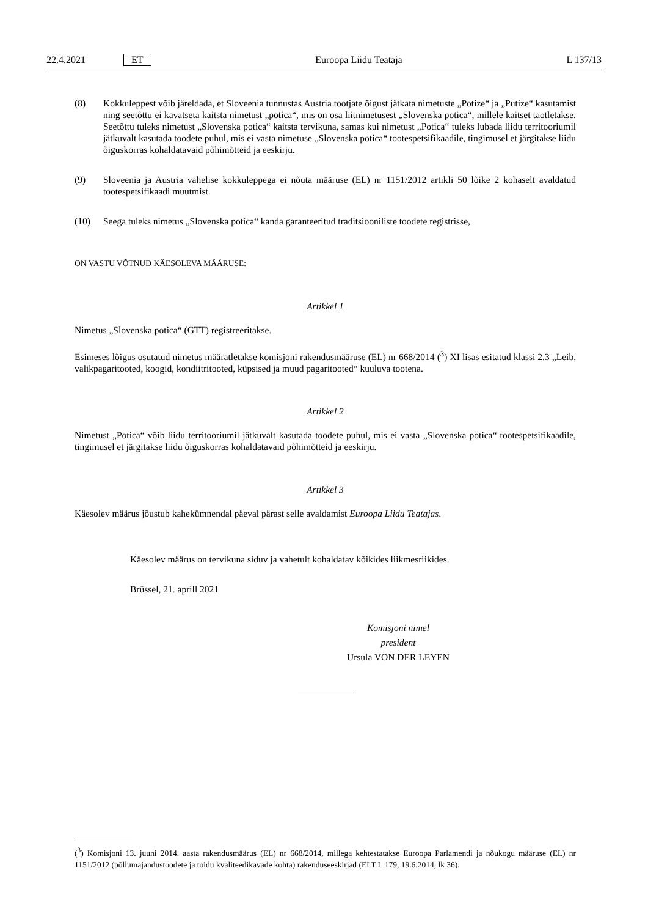22.4.2021 ET Euroopa Liidu Teataja L 137/13
(8) Kokkuleppest võib järeldada, et Sloveenia tunnustas Austria tootjate õigust jätkata nimetuste „Potize“ ja „Putize“ kasutamist ning seetõttu ei kavatseta kaitsta nimetust „potica“, mis on osa liitnimetusest „Slovenska potica“, millele kaitset taotletakse. Seetõttu tuleks nimetust „Slovenska potica“ kaitsta tervikuna, samas kui nimetust „Potica“ tuleks lubada liidu territooriumil jätkuvalt kasutada toodete puhul, mis ei vasta nimetuse „Slovenska potica“ tootespetsi­fikaadile, tingimusel et järgitakse liidu õiguskorras kohaldatavaid põhimõtteid ja eeskirju.
(9) Sloveenia ja Austria vahelise kokkuleppega ei nõuta määruse (EL) nr 1151/2012 artikli 50 lõike 2 kohaselt avaldatud tootespetsifikaadi muutmist.
(10) Seega tuleks nimetus „Slovenska potica“ kanda garanteeritud traditsiooniliste toodete registrisse,
ON VASTU VÕTNUD KÄESOLEVA MÄÄRUSE:
Artikkel 1
Nimetus „Slovenska potica“ (GTT) registreeritakse.
Esimeses lõigus osutatud nimetus määratletakse komisjoni rakendusmääruse (EL) nr 668/2014 (<sup>3</sup>) XI lisas esitatud klassi 2.3 „Leib, valikpagaritooted, koogid, kondiitritooted, küpsised ja muud pagaritooted“ kuuluva tootena.
Artikkel 2
Nimetust „Potica“ võib liidu territooriumil jätkuvalt kasutada toodete puhul, mis ei vasta „Slovenska potica“ tootespetsi­fikaadile, tingimusel et järgitakse liidu õiguskorras kohaldatavaid põhimõtteid ja eeskirju.
Artikkel 3
Käesolev määrus jõustub kahekümnendal päeval pärast selle avaldamist Euroopa Liidu Teatajas.
Käesolev määrus on tervikuna siduv ja vahetult kohaldatav kõikides liikmesriikides.
Brüssel, 21. aprill 2021
Komisjoni nimel
president
Ursula VON DER LEYEN
(<sup>3</sup>) Komisjoni 13. juuni 2014. aasta rakendusmäärus (EL) nr 668/2014, millega kehtestatakse Euroopa Parlamendi ja nõukogu määruse (EL) nr 1151/2012 (põllumajandustoodete ja toidu kvaliteedikavade kohta) rakenduseeskirjad (ELT L 179, 19.6.2014, lk 36).